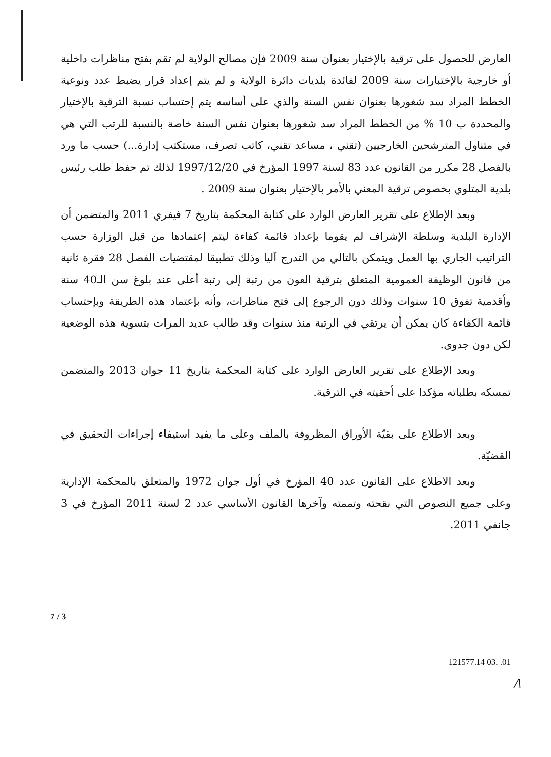العارض للحصول على ترقية بالإختيار بعنوان سنة 2009 فإن مصالح الولاية لم تقم بفتح مناظرات داخلية أو خارجية بالإختبارات سنة 2009 لفائدة بلديات دائرة الولاية و لم يتم إعداد قرار يضبط عدد ونوعية الخطط المراد سد شغورها بعنوان نفس السنة والذي على أساسه يتم إحتساب نسبة الترقية بالإختيار والمحددة ب 10 % من الخطط المراد سد شغورها بعنوان نفس السنة خاصة بالنسبة للرتب التي هي في متناول المترشحين الخارجيين (تقني ، مساعد تقني، كاتب تصرف، مستكتب إدارة...) حسب ما ورد بالفصل 28 مكرر من القانون عدد 83 لسنة 1997 المؤرخ في 1997/12/20 لذلك تم حفظ طلب رئيس بلدية المتلوي بخصوص ترقية المعني بالأمر بالإختيار بعنوان سنة 2009 .
وبعد الإطلاع على تقرير العارض الوارد على كتابة المحكمة بتاريخ 7 فيفري 2011 والمتضمن أن الإدارة البلدية وسلطة الإشراف لم يقوما بإعداد قائمة كفاءة ليتم إعتمادها من قبل الوزارة حسب التراتيب الجاري بها العمل ويتمكن بالتالي من التدرج آليا وذلك تطبيقا لمقتضيات الفصل 28 فقرة ثانية من قانون الوظيفة العمومية المتعلق بترقية العون من رتبة إلى رتبة أعلى عند بلوغ سن الـ40 سنة وأقدمية تفوق 10 سنوات وذلك دون الرجوع إلى فتح مناظرات، وأنه بإعتماد هذه الطريقة وبإحتساب قائمة الكفاءة كان يمكن أن يرتقي في الرتبة منذ سنوات وقد طالب عديد المرات بتسوية هذه الوضعية لكن دون جدوى.
وبعد الإطلاع على تقرير العارض الوارد على كتابة المحكمة بتاريخ 11 جوان 2013 والمتضمن تمسكه بطلباته مؤكدا على أحقيته في الترقية.
وبعد الاطلاع على بقيّة الأوراق المظروفة بالملف وعلى ما يفيد استيفاء إجراءات التحقيق في القضيّة.
وبعد الاطلاع على القانون عدد 40 المؤرخ في أول جوان 1972 والمتعلق بالمحكمة الإدارية وعلى جميع النصوص التي نقحته وتممته وآخرها القانون الأساسي عدد 2 لسنة 2011 المؤرخ في 3 جانفي 2011.
7 / 3
121577.14 03. .01
/\